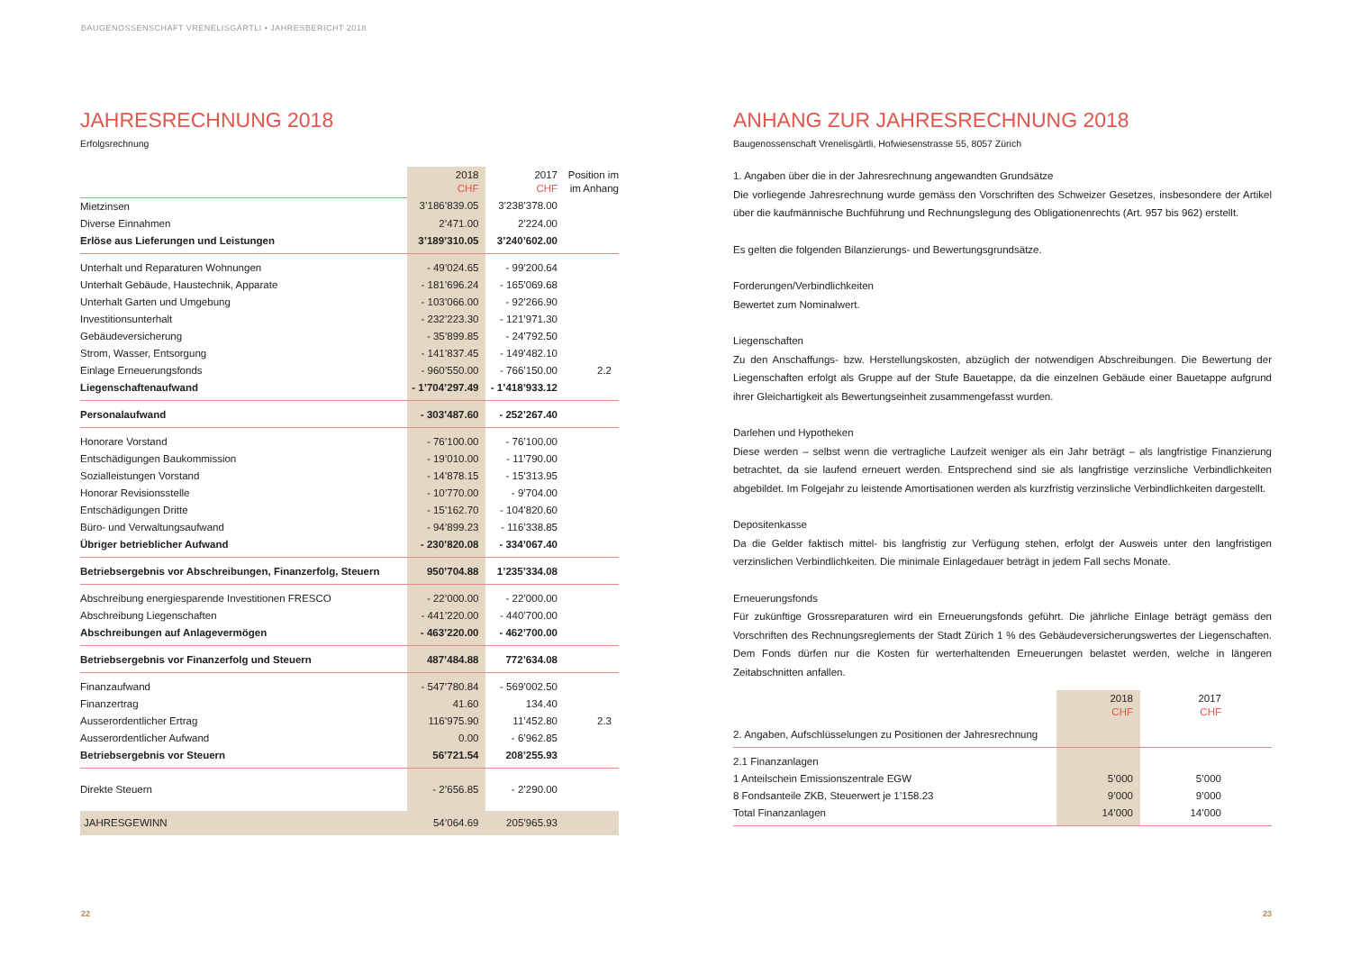BAUGENOSSENSCHAFT VRENELISGÄRTLI • JAHRESBERICHT 2018
JAHRESRECHNUNG 2018
Erfolgsrechnung
| | 2018 CHF | 2017 CHF | Position im im Anhang |
| --- | --- | --- | --- |
| Mietzinsen | 3’186’839.05 | 3’238’378.00 | |
| Diverse Einnahmen | 2’471.00 | 2’224.00 | |
| Erlöse aus Lieferungen und Leistungen | 3’189’310.05 | 3’240’602.00 | |
| Unterhalt und Reparaturen Wohnungen | - 49’024.65 | - 99’200.64 | |
| Unterhalt Gebäude, Haustechnik, Apparate | - 181’696.24 | - 165’069.68 | |
| Unterhalt Garten und Umgebung | - 103’066.00 | - 92’266.90 | |
| Investitionsunterhalt | - 232’223.30 | - 121’971.30 | |
| Gebäudeversicherung | - 35’899.85 | - 24’792.50 | |
| Strom, Wasser, Entsorgung | - 141’837.45 | - 149’482.10 | |
| Einlage Erneuerungsfonds | - 960’550.00 | - 766’150.00 | 2.2 |
| Liegenschaftenaufwand | - 1’704’297.49 | - 1’418’933.12 | |
| Personalaufwand | - 303’487.60 | - 252’267.40 | |
| Honorare Vorstand | - 76’100.00 | - 76’100.00 | |
| Entschädigungen Baukommission | - 19’010.00 | - 11’790.00 | |
| Sozialleistungen Vorstand | - 14’878.15 | - 15’313.95 | |
| Honorar Revisionsstelle | - 10’770.00 | - 9’704.00 | |
| Entschädigungen Dritte | - 15’162.70 | - 104’820.60 | |
| Büro- und Verwaltungsaufwand | - 94’899.23 | - 116’338.85 | |
| Übriger betrieblicher Aufwand | - 230’820.08 | - 334’067.40 | |
| Betriebsergebnis vor Abschreibungen, Finanzerfolg, Steuern | 950’704.88 | 1’235’334.08 | |
| Abschreibung energiesparende Investitionen FRESCO | - 22’000.00 | - 22’000.00 | |
| Abschreibung Liegenschaften | - 441’220.00 | - 440’700.00 | |
| Abschreibungen auf Anlagevermögen | - 463’220.00 | - 462’700.00 | |
| Betriebsergebnis vor Finanzerfolg und Steuern | 487’484.88 | 772’634.08 | |
| Finanzaufwand | - 547’780.84 | - 569’002.50 | |
| Finanzertrag | 41.60 | 134.40 | |
| Ausserordentlicher Ertrag | 116’975.90 | 11’452.80 | 2.3 |
| Ausserordentlicher Aufwand | 0.00 | - 6’962.85 | |
| Betriebsergebnis vor Steuern | 56’721.54 | 208’255.93 | |
| Direkte Steuern | - 2’656.85 | - 2’290.00 | |
| JAHRESGEWINN | 54’064.69 | 205’965.93 | |
ANHANG ZUR JAHRESRECHNUNG 2018
Baugenossenschaft Vrenelisgärtli, Hofwiesenstrasse 55, 8057 Zürich
1. Angaben über die in der Jahresrechnung angewandten Grundsätze
Die vorliegende Jahresrechnung wurde gemäss den Vorschriften des Schweizer Gesetzes, insbesondere der Artikel über die kaufmännische Buchführung und Rechnungslegung des Obligationenrechts (Art. 957 bis 962) erstellt.
Es gelten die folgenden Bilanzierungs- und Bewertungsgrundsätze.
Forderungen/Verbindlichkeiten
Bewertet zum Nominalwert.
Liegenschaften
Zu den Anschaffungs- bzw. Herstellungskosten, abzüglich der notwendigen Abschreibungen. Die Bewertung der Liegenschaften erfolgt als Gruppe auf der Stufe Bauetappe, da die einzelnen Gebäude einer Bauetappe aufgrund ihrer Gleichartigkeit als Bewertungseinheit zusammengefasst wurden.
Darlehen und Hypotheken
Diese werden – selbst wenn die vertragliche Laufzeit weniger als ein Jahr beträgt – als langfristige Finanzierung betrachtet, da sie laufend erneuert werden. Entsprechend sind sie als langfristige verzinsliche Verbindlichkeiten abgebildet. Im Folgejahr zu leistende Amortisationen werden als kurzfristig verzinsliche Verbindlichkeiten dargestellt.
Depositenkasse
Da die Gelder faktisch mittel- bis langfristig zur Verfügung stehen, erfolgt der Ausweis unter den langfristigen verzinslichen Verbindlichkeiten. Die minimale Einlagedauer beträgt in jedem Fall sechs Monate.
Erneuerungsfonds
Für zukünftige Grossreparaturen wird ein Erneuerungsfonds geführt. Die jährliche Einlage beträgt gemäss den Vorschriften des Rechnungsreglements der Stadt Zürich 1 % des Gebäudeversicherungswertes der Liegenschaften. Dem Fonds dürfen nur die Kosten für werterhaltenden Erneuerungen belastet werden, welche in längeren Zeitabschnitten anfallen.
| | 2018 CHF | 2017 CHF | |
| --- | --- | --- | --- |
| 2. Angaben, Aufschlüsselungen zu Positionen der Jahresrechnung | | | |
| 2.1 Finanzanlagen | | | |
| 1 Anteilschein Emissionszentrale EGW | 5’000 | 5’000 | |
| 8 Fondsanteile ZKB, Steuerwert je 1’158.23 | 9’000 | 9’000 | |
| Total Finanzanlagen | 14’000 | 14’000 | |
22 23